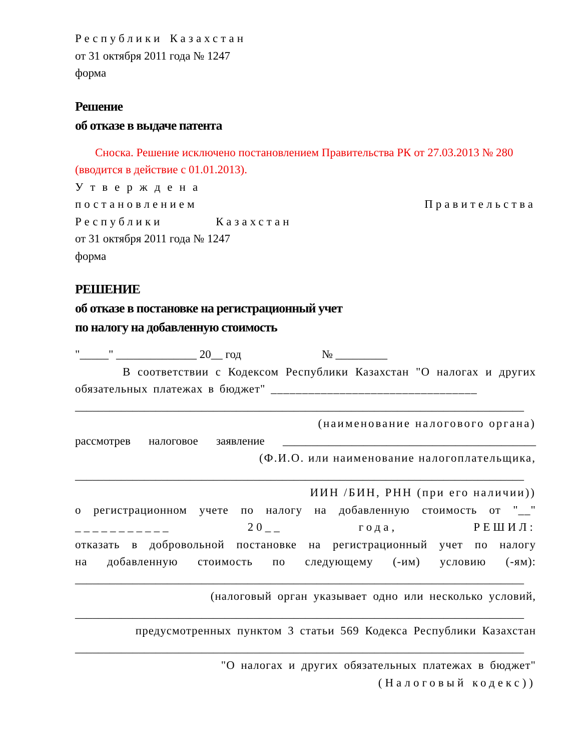Республики Казахстан
от 31 октября 2011 года № 1247
форма
Решение
об отказе в выдаче патента
Сноска. Решение исключено постановлением Правительства РК от 27.03.2013 № 280 (вводится в действие с 01.01.2013).
Утверждена
постановлением Правительства
Республики Казахстан
от 31 октября 2011 года № 1247
форма
РЕШЕНИЕ
об отказе в постановке на регистрационный учет
по налогу на добавленную стоимость
"_____" ______________ 20__ год № _________
В соответствии с Кодексом Республики Казахстан "О налогах и других обязательных платежах в бюджет" _________________________________
______________________________________________________________________________
(наименование налогового органа)
рассмотрев налоговое заявление ____________________________________________
(Ф.И.О. или наименование налогоплательщика,
______________________________________________________________________________
ИИН /БИН, РНН (при его наличии))
о регистрационном учете по налогу на добавленную стоимость от "__"
___________ 20__ года, РЕШИЛ:
отказать в добровольной постановке на регистрационный учет по налогу
на добавленную стоимость по следующему (-им) условию (-ям):
______________________________________________________________________________
(налоговый орган указывает одно или несколько условий,
______________________________________________________________________________
предусмотренных пунктом 3 статьи 569 Кодекса Республики Казахстан
______________________________________________________________________________
"О налогах и других обязательных платежах в бюджет"
(Налоговый кодекс))